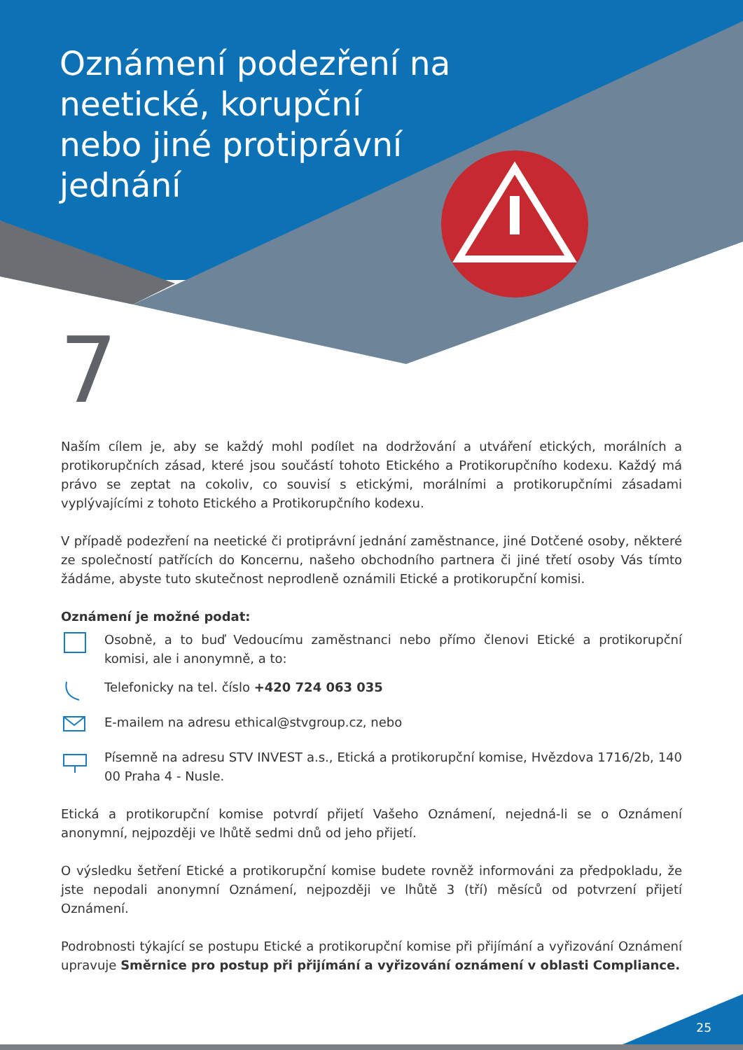Oznámení podezření na neetické, korupční nebo jiné protiprávní jednání
7
Naším cílem je, aby se každý mohl podílet na dodržování a utváření etických, morálních a protikorupčních zásad, které jsou součástí tohoto Etického a Protikorupčního kodexu. Každý má právo se zeptat na cokoliv, co souvisí s etickými, morálními a protikorupčními zásadami vyplývajícími z tohoto Etického a Protikorupčního kodexu.
V případě podezření na neetické či protiprávní jednání zaměstnance, jiné Dotčené osoby, některé ze společností patřících do Koncernu, našeho obchodního partnera či jiné třetí osoby Vás tímto žádáme, abyste tuto skutečnost neprodleně oznámili Etické a protikorupční komisi.
Oznámení je možné podat:
Osobně, a to buď Vedoucímu zaměstnanci nebo přímo členovi Etické a protikorupční komisi, ale i anonymně, a to:
Telefonicky na tel. číslo +420 724 063 035
E-mailem na adresu ethical@stvgroup.cz, nebo
Písemně na adresu STV INVEST a.s., Etická a protikorupční komise, Hvězdova 1716/2b, 140 00 Praha 4 - Nusle.
Etická a protikorupční komise potvrdí přijetí Vašeho Oznámení, nejedná-li se o Oznámení anonymní, nejpozději ve lhůtě sedmi dnů od jeho přijetí.
O výsledku šetření Etické a protikorupční komise budete rovněž informováni za předpokladu, že jste nepodali anonymní Oznámení, nejpozději ve lhůtě 3 (tří) měsíců od potvrzení přijetí Oznámení.
Podrobnosti týkající se postupu Etické a protikorupční komise při přijímání a vyřizování Oznámení upravuje Směrnice pro postup při přijímání a vyřizování oznámení v oblasti Compliance.
25